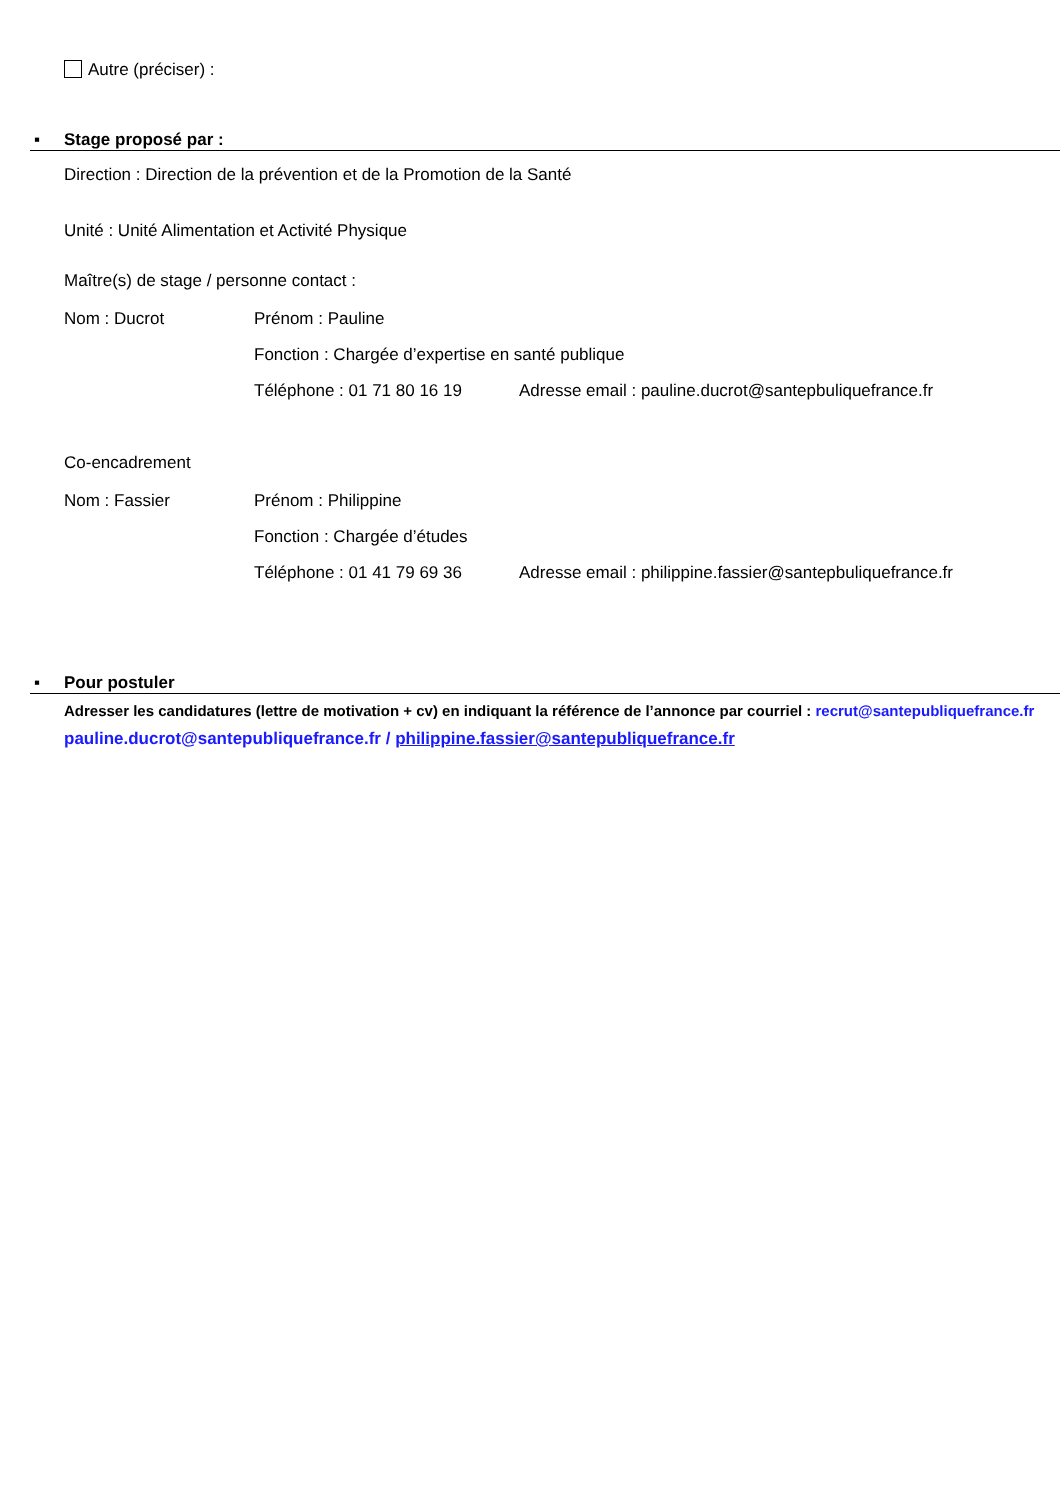Autre (préciser) :
▪ Stage proposé par :
Direction : Direction de la prévention et de la Promotion de la Santé
Unité : Unité Alimentation et Activité Physique
Maître(s) de stage / personne contact :
Nom : Ducrot Prénom : Pauline
Fonction : Chargée d’expertise en santé publique
Téléphone : 01 71 80 16 19 Adresse email : pauline.ducrot@santepbuliquefrance.fr
Co-encadrement
Nom : Fassier Prénom : Philippine
Fonction : Chargée d’études
Téléphone : 01 41 79 69 36 Adresse email : philippine.fassier@santepbuliquefrance.fr
▪ Pour postuler
Adresser les candidatures (lettre de motivation + cv) en indiquant la référence de l’annonce par courriel : recrut@santepubliquefrance.fr
pauline.ducrot@santepubliquefrance.fr / philippine.fassier@santepubliquefrance.fr